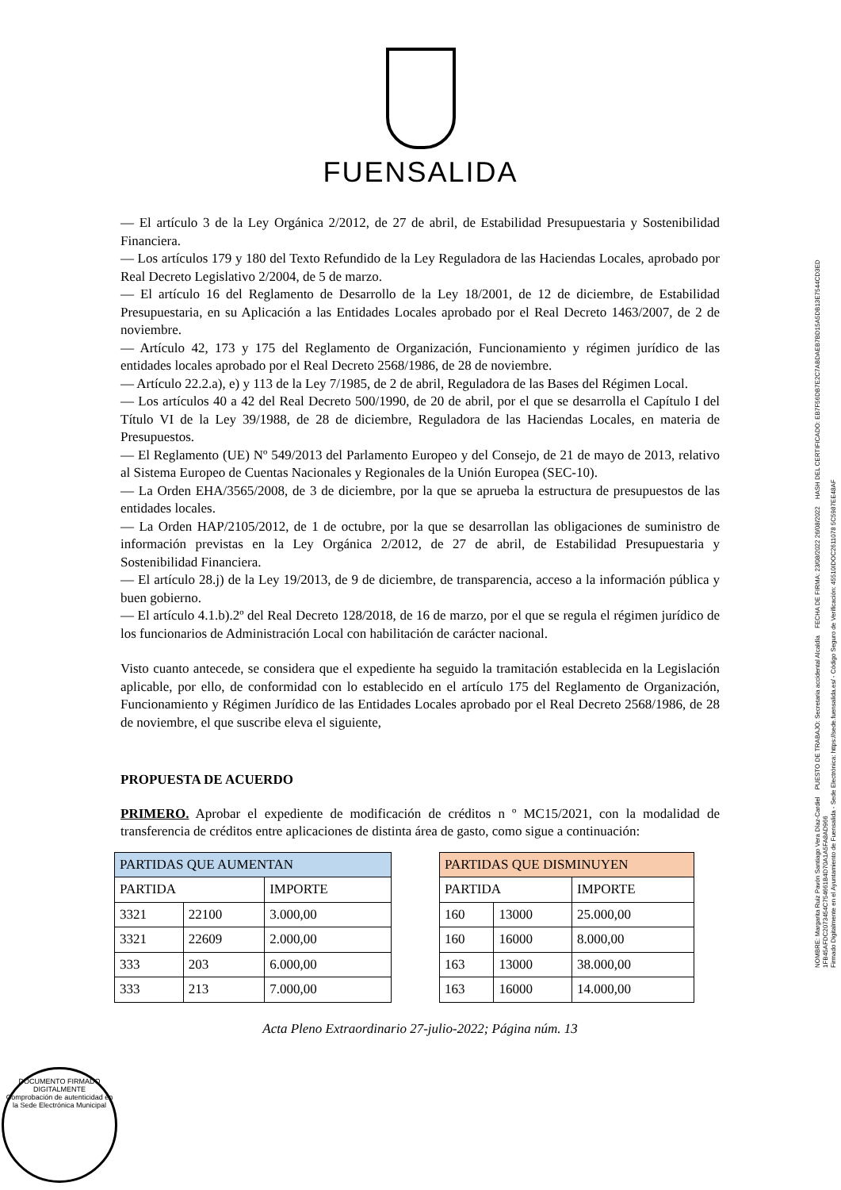FUENSALIDA
— El artículo 3 de la Ley Orgánica 2/2012, de 27 de abril, de Estabilidad Presupuestaria y Sostenibilidad Financiera.
— Los artículos 179 y 180 del Texto Refundido de la Ley Reguladora de las Haciendas Locales, aprobado por Real Decreto Legislativo 2/2004, de 5 de marzo.
— El artículo 16 del Reglamento de Desarrollo de la Ley 18/2001, de 12 de diciembre, de Estabilidad Presupuestaria, en su Aplicación a las Entidades Locales aprobado por el Real Decreto 1463/2007, de 2 de noviembre.
— Artículo 42, 173 y 175 del Reglamento de Organización, Funcionamiento y régimen jurídico de las entidades locales aprobado por el Real Decreto 2568/1986, de 28 de noviembre.
— Artículo 22.2.a), e) y 113 de la Ley 7/1985, de 2 de abril, Reguladora de las Bases del Régimen Local.
— Los artículos 40 a 42 del Real Decreto 500/1990, de 20 de abril, por el que se desarrolla el Capítulo I del Título VI de la Ley 39/1988, de 28 de diciembre, Reguladora de las Haciendas Locales, en materia de Presupuestos.
— El Reglamento (UE) Nº 549/2013 del Parlamento Europeo y del Consejo, de 21 de mayo de 2013, relativo al Sistema Europeo de Cuentas Nacionales y Regionales de la Unión Europea (SEC-10).
— La Orden EHA/3565/2008, de 3 de diciembre, por la que se aprueba la estructura de presupuestos de las entidades locales.
— La Orden HAP/2105/2012, de 1 de octubre, por la que se desarrollan las obligaciones de suministro de información previstas en la Ley Orgánica 2/2012, de 27 de abril, de Estabilidad Presupuestaria y Sostenibilidad Financiera.
— El artículo 28.j) de la Ley 19/2013, de 9 de diciembre, de transparencia, acceso a la información pública y buen gobierno.
— El artículo 4.1.b).2º del Real Decreto 128/2018, de 16 de marzo, por el que se regula el régimen jurídico de los funcionarios de Administración Local con habilitación de carácter nacional.
Visto cuanto antecede, se considera que el expediente ha seguido la tramitación establecida en la Legislación aplicable, por ello, de conformidad con lo establecido en el artículo 175 del Reglamento de Organización, Funcionamiento y Régimen Jurídico de las Entidades Locales aprobado por el Real Decreto 2568/1986, de 28 de noviembre, el que suscribe eleva el siguiente,
PROPUESTA DE ACUERDO
PRIMERO. Aprobar el expediente de modificación de créditos n º MC15/2021, con la modalidad de transferencia de créditos entre aplicaciones de distinta área de gasto, como sigue a continuación:
| PARTIDAS QUE AUMENTAN | | |
| --- | --- | --- |
| PARTIDA | | IMPORTE |
| 3321 | 22100 | 3.000,00 |
| 3321 | 22609 | 2.000,00 |
| 333 | 203 | 6.000,00 |
| 333 | 213 | 7.000,00 |
| PARTIDAS QUE DISMINUYEN | | |
| --- | --- | --- |
| PARTIDA | | IMPORTE |
| 160 | 13000 | 25.000,00 |
| 160 | 16000 | 8.000,00 |
| 163 | 13000 | 38.000,00 |
| 163 | 16000 | 14.000,00 |
Acta Pleno Extraordinario 27-julio-2022; Página núm. 13
NOMBRE: Margarita Ruiz Pavón Santiago Vera Díaz-Cardiel PUESTO DE TRABAJO: Secretaria accidental Alcaldía FECHA DE FIRMA: 23/08/2022 26/08/2022 HASH DEL CERTIFICADO: EB7F56DB7E2C7ABDAEB7BD15A5DB13E7544CD3ED 1FB45AFDC2073454C754661B4D70A1A5FA8AD966
Firmado Digitalmente en el Ayuntamiento de Fuensalida - Sede Electrónica: https://sede.fuensalida.es/ - Código Seguro de Verificación: 45510IDOC2611078 5C5987EE48AF
DOCUMENTO FIRMADO DIGITALMENTE
Comprobación de autenticidad en la Sede Electrónica Municipal